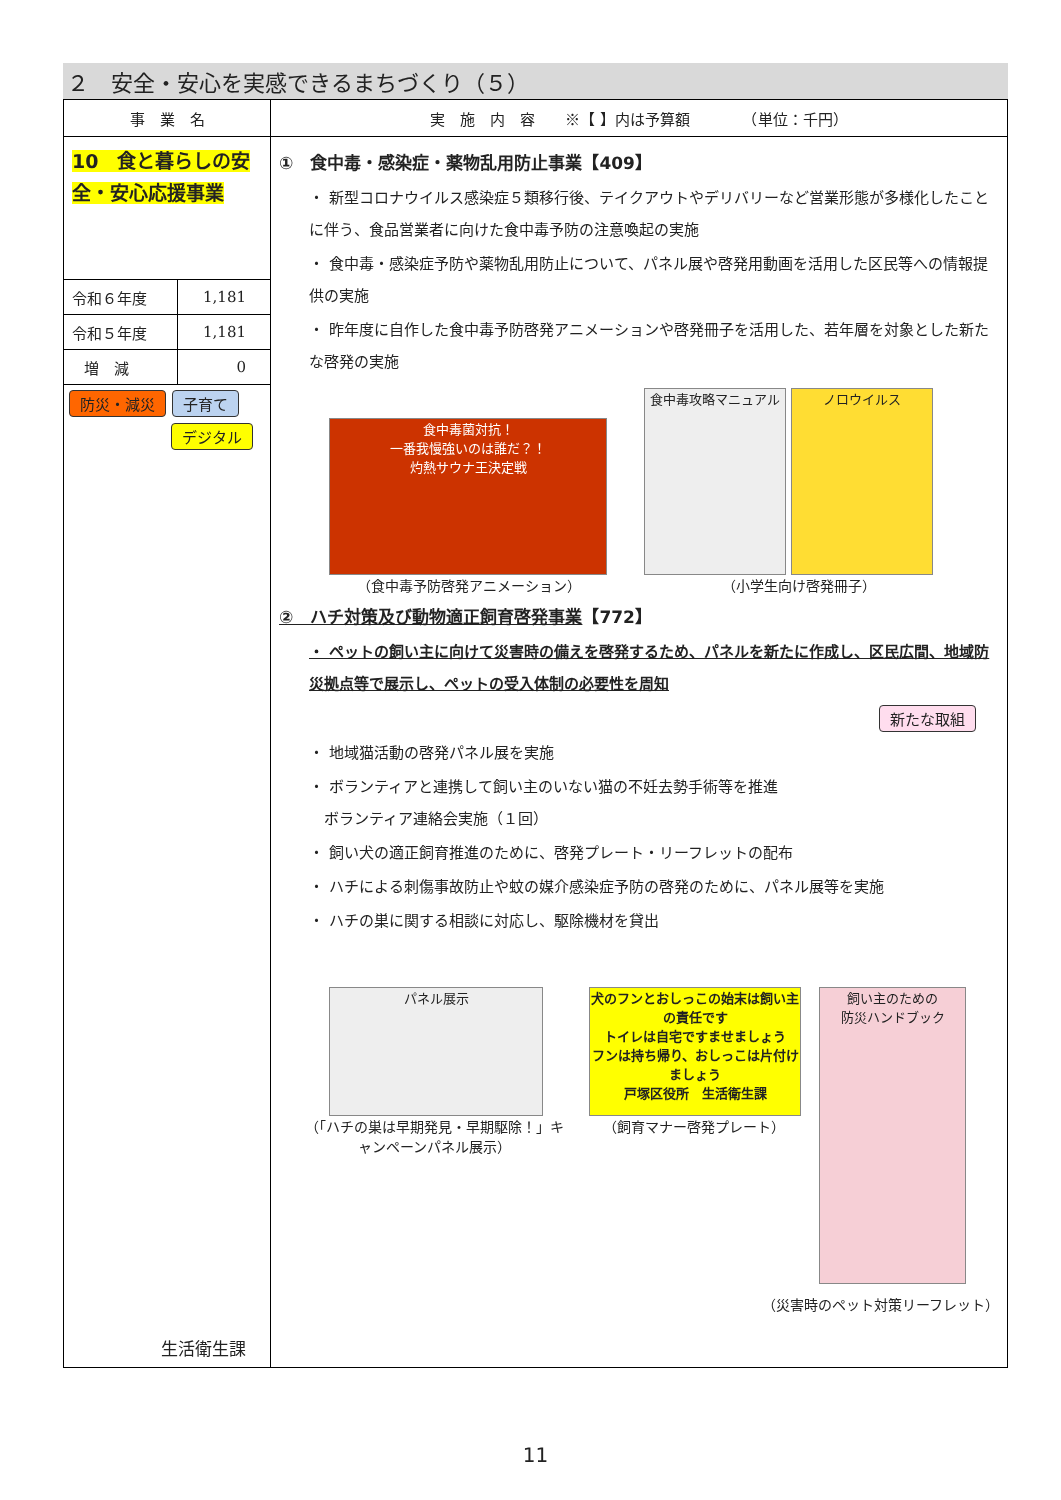２　安全・安心を実感できるまちづくり（５）
| 事 業 名 | 実 施 内 容 ※【 】内は予算額 （単位：千円） |
| --- | --- |
| 10 食と暮らしの安全・安心応援事業 / 令和６年度 / 1,181 / / 令和５年度 / 1,181 / / 増 減 / 0 / 防災・減災 子育て デジタル 生活衛生課 | ① 食中毒・感染症・薬物乱用防止事業【409】 ・ 新型コロナウイルス感染症５類移行後、テイクアウトやデリバリーなど営業形態が多様化したことに伴う、食品営業者に向けた食中毒予防の注意喚起の実施 ・ 食中毒・感染症予防や薬物乱用防止について、パネル展や啓発用動画を活用した区民等への情報提供の実施 ・ 昨年度に自作した食中毒予防啓発アニメーションや啓発冊子を活用した、若年層を対象とした新たな啓発の実施 食中毒菌対抗！ 一番我慢強いのは誰だ？！ 灼熱サウナ王決定戦 （食中毒予防啓発アニメーション） 食中毒攻略マニュアル ノロウイルス （小学生向け啓発冊子） ② ハチ対策及び動物適正飼育啓発事業 【772】 ・ ペットの飼い主に向けて災害時の備えを啓発するため、パネルを新たに作成し、区民広間、地域防災拠点等で展示し、ペットの受入体制の必要性を周知 新たな取組 ・ 地域猫活動の啓発パネル展を実施 ・ ボランティアと連携して飼い主のいない猫の不妊去勢手術等を推進 ボランティア連絡会実施（１回） ・ 飼い犬の適正飼育推進のために、啓発プレート・リーフレットの配布 ・ ハチによる刺傷事故防止や蚊の媒介感染症予防の啓発のために、パネル展等を実施 ・ ハチの巣に関する相談に対応し、駆除機材を貸出 パネル展示 （「ハチの巣は早期発見・早期駆除！」キャンペーンパネル展示） 犬のフンとおしっこの始末は飼い主の責任です トイレは自宅ですませましょう フンは持ち帰り、おしっこは片付けましょう 戸塚区役所 生活衛生課 （飼育マナー啓発プレート） 飼い主のための 防災ハンドブック （災害時のペット対策リーフレット） |
11